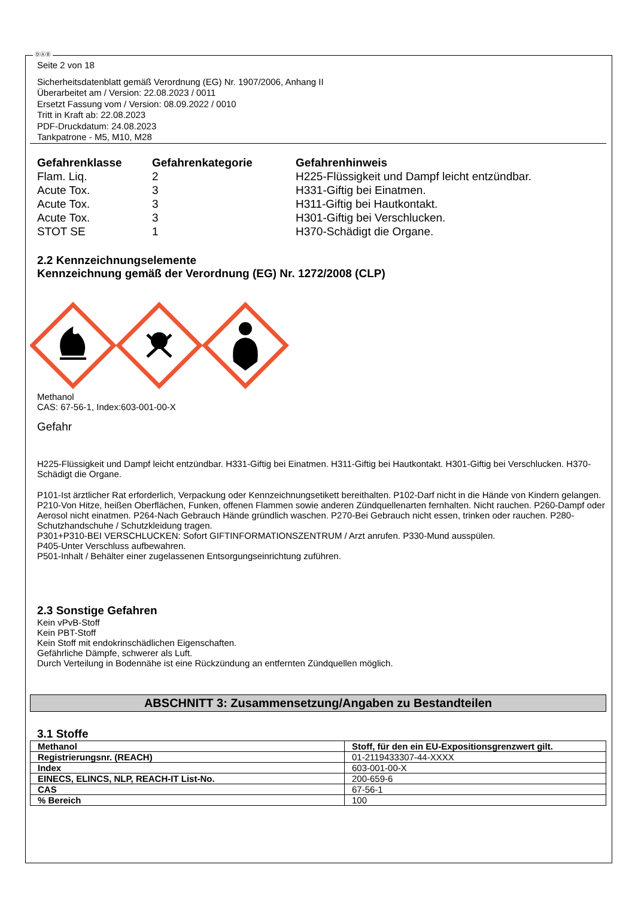ⒹⒶⒷ
Seite 2 von 18
Sicherheitsdatenblatt gemäß Verordnung (EG) Nr. 1907/2006, Anhang II
Überarbeitet am / Version: 22.08.2023 / 0011
Ersetzt Fassung vom / Version: 08.09.2022 / 0010
Tritt in Kraft ab: 22.08.2023
PDF-Druckdatum: 24.08.2023
Tankpatrone - M5, M10, M28
| Gefahrenklasse | Gefahrenkategorie | Gefahrenhinweis |
| --- | --- | --- |
| Flam. Liq. | 2 | H225-Flüssigkeit und Dampf leicht entzündbar. |
| Acute Tox. | 3 | H331-Giftig bei Einatmen. |
| Acute Tox. | 3 | H311-Giftig bei Hautkontakt. |
| Acute Tox. | 3 | H301-Giftig bei Verschlucken. |
| STOT SE | 1 | H370-Schädigt die Organe. |
2.2 Kennzeichnungselemente
Kennzeichnung gemäß der Verordnung (EG) Nr. 1272/2008 (CLP)
Methanol
CAS: 67-56-1, Index:603-001-00-X
Gefahr
H225-Flüssigkeit und Dampf leicht entzündbar. H331-Giftig bei Einatmen. H311-Giftig bei Hautkontakt. H301-Giftig bei Verschlucken. H370-Schädigt die Organe.
P101-Ist ärztlicher Rat erforderlich, Verpackung oder Kennzeichnungsetikett bereithalten. P102-Darf nicht in die Hände von Kindern gelangen.
P210-Von Hitze, heißen Oberflächen, Funken, offenen Flammen sowie anderen Zündquellenarten fernhalten. Nicht rauchen. P260-Dampf oder Aerosol nicht einatmen. P264-Nach Gebrauch Hände gründlich waschen. P270-Bei Gebrauch nicht essen, trinken oder rauchen. P280-Schutzhandschuhe / Schutzkleidung tragen.
P301+P310-BEI VERSCHLUCKEN: Sofort GIFTINFORMATIONSZENTRUM / Arzt anrufen. P330-Mund ausspülen.
P405-Unter Verschluss aufbewahren.
P501-Inhalt / Behälter einer zugelassenen Entsorgungseinrichtung zuführen.
2.3 Sonstige Gefahren
Kein vPvB-Stoff
Kein PBT-Stoff
Kein Stoff mit endokrinschädlichen Eigenschaften.
Gefährliche Dämpfe, schwerer als Luft.
Durch Verteilung in Bodennähe ist eine Rückzündung an entfernten Zündquellen möglich.
ABSCHNITT 3: Zusammensetzung/Angaben zu Bestandteilen
3.1 Stoffe
| Methanol | Stoff, für den ein EU-Expositionsgrenzwert gilt. |
| Registrierungsnr. (REACH) | 01-2119433307-44-XXXX |
| Index | 603-001-00-X |
| EINECS, ELINCS, NLP, REACH-IT List-No. | 200-659-6 |
| CAS | 67-56-1 |
| % Bereich | 100 |